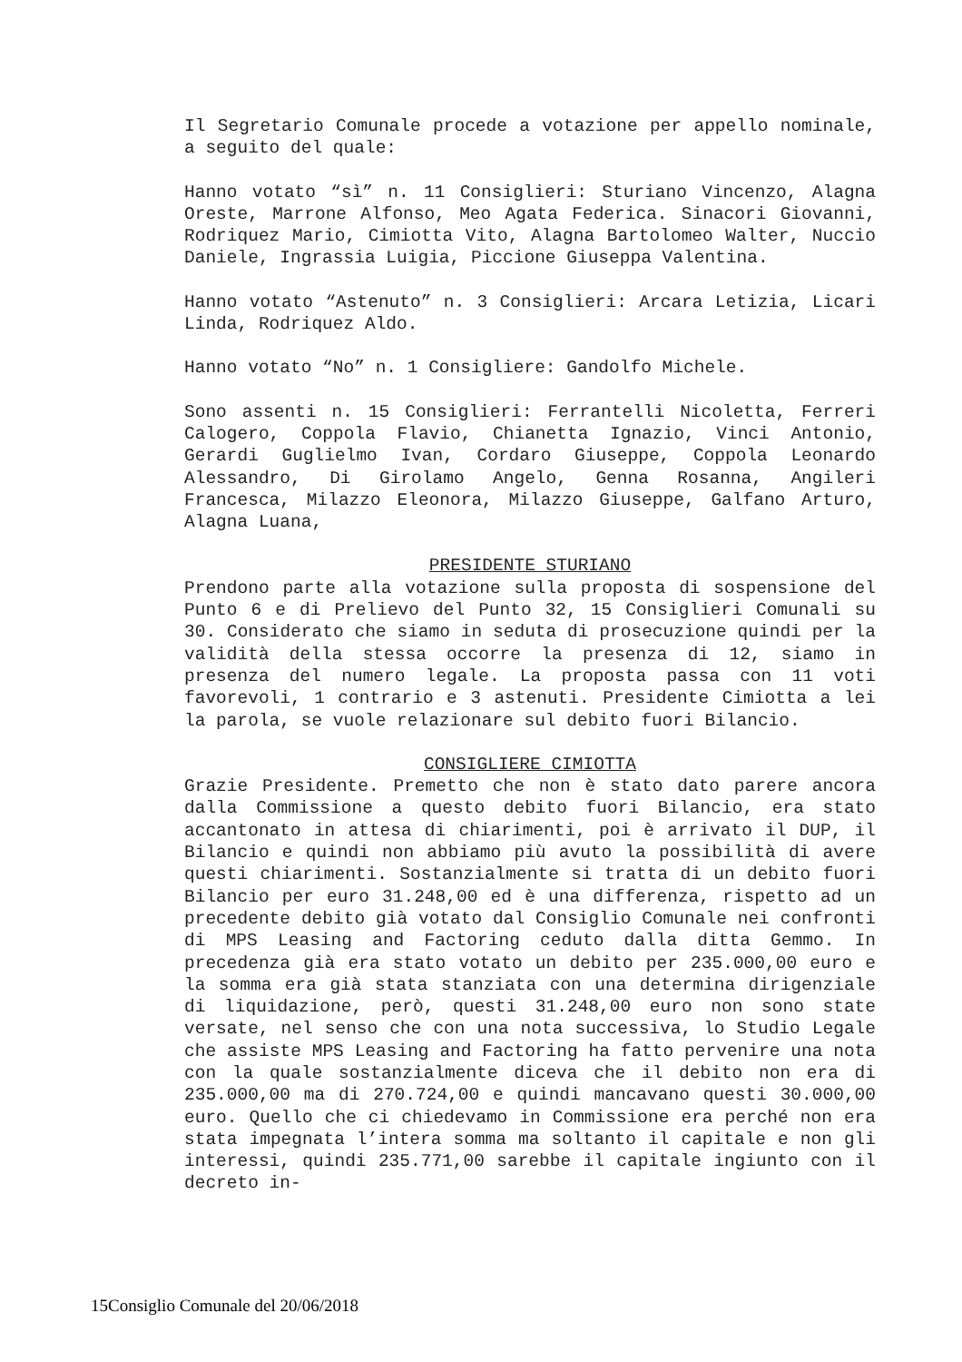Il Segretario Comunale procede a votazione per appello nominale, a seguito del quale:
Hanno votato “sì” n. 11 Consiglieri: Sturiano Vincenzo, Alagna Oreste, Marrone Alfonso, Meo Agata Federica. Sinacori Giovanni, Rodriquez Mario, Cimiotta Vito, Alagna Bartolomeo Walter, Nuccio Daniele, Ingrassia Luigia, Piccione Giuseppa Valentina.
Hanno votato “Astenuto” n. 3 Consiglieri: Arcara Letizia, Licari Linda, Rodriquez Aldo.
Hanno votato “No” n. 1 Consigliere: Gandolfo Michele.
Sono assenti n. 15 Consiglieri: Ferrantelli Nicoletta, Ferreri Calogero, Coppola Flavio, Chianetta Ignazio, Vinci Antonio, Gerardi Guglielmo Ivan, Cordaro Giuseppe, Coppola Leonardo Alessandro, Di Girolamo Angelo, Genna Rosanna, Angileri Francesca, Milazzo Eleonora, Milazzo Giuseppe, Galfano Arturo, Alagna Luana,
PRESIDENTE STURIANO
Prendono parte alla votazione sulla proposta di sospensione del Punto 6 e di Prelievo del Punto 32, 15 Consiglieri Comunali su 30. Considerato che siamo in seduta di prosecuzione quindi per la validità della stessa occorre la presenza di 12, siamo in presenza del numero legale. La proposta passa con 11 voti favorevoli, 1 contrario e 3 astenuti. Presidente Cimiotta a lei la parola, se vuole relazionare sul debito fuori Bilancio.
CONSIGLIERE CIMIOTTA
Grazie Presidente. Premetto che non è stato dato parere ancora dalla Commissione a questo debito fuori Bilancio, era stato accantonato in attesa di chiarimenti, poi è arrivato il DUP, il Bilancio e quindi non abbiamo più avuto la possibilità di avere questi chiarimenti. Sostanzialmente si tratta di un debito fuori Bilancio per euro 31.248,00 ed è una differenza, rispetto ad un precedente debito già votato dal Consiglio Comunale nei confronti di MPS Leasing and Factoring ceduto dalla ditta Gemmo. In precedenza già era stato votato un debito per 235.000,00 euro e la somma era già stata stanziata con una determina dirigenziale di liquidazione, però, questi 31.248,00 euro non sono state versate, nel senso che con una nota successiva, lo Studio Legale che assiste MPS Leasing and Factoring ha fatto pervenire una nota con la quale sostanzialmente diceva che il debito non era di 235.000,00 ma di 270.724,00 e quindi mancavano questi 30.000,00 euro. Quello che ci chiedevamo in Commissione era perché non era stata impegnata l’intera somma ma soltanto il capitale e non gli interessi, quindi 235.771,00 sarebbe il capitale ingiunto con il decreto in-
15Consiglio Comunale del 20/06/2018